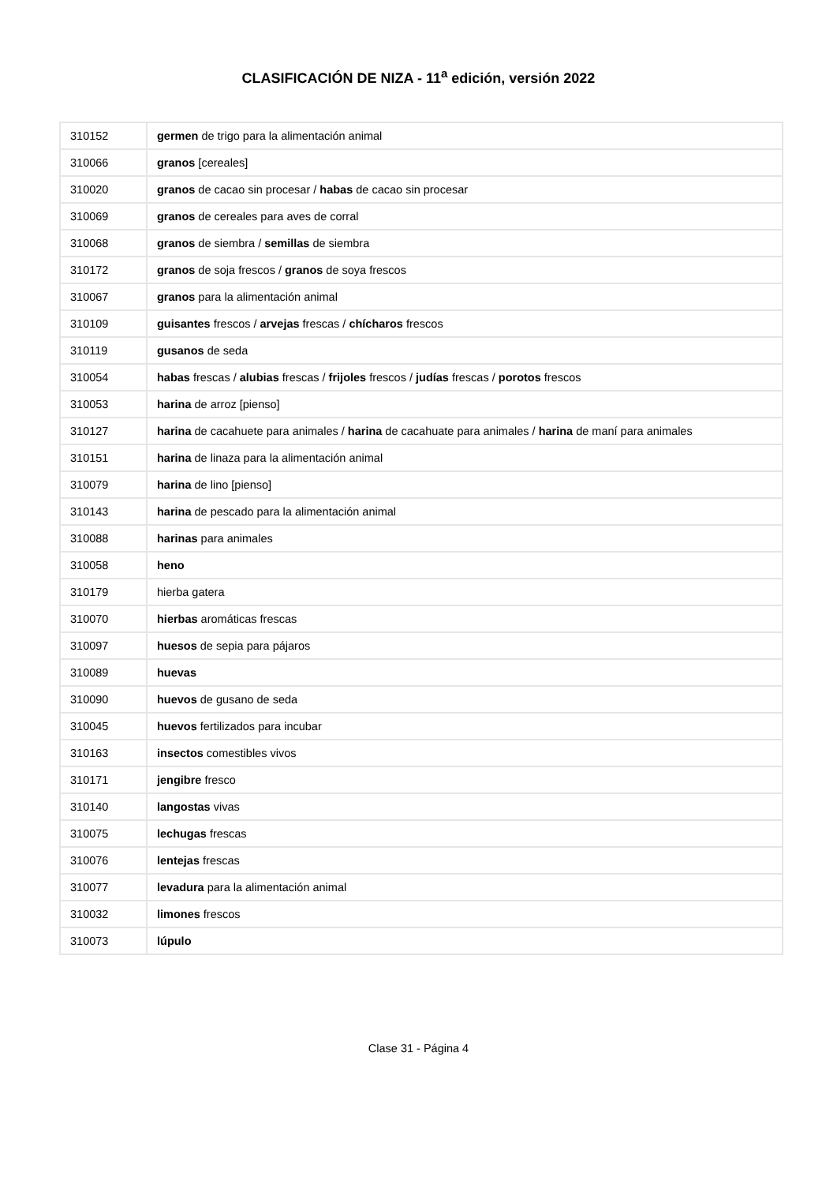CLASIFICACIÓN DE NIZA - 11<sup>a</sup> edición, versión 2022
| 310152 | germen de trigo para la alimentación animal |
| 310066 | granos [cereales] |
| 310020 | granos de cacao sin procesar / habas de cacao sin procesar |
| 310069 | granos de cereales para aves de corral |
| 310068 | granos de siembra / semillas de siembra |
| 310172 | granos de soja frescos / granos de soya frescos |
| 310067 | granos para la alimentación animal |
| 310109 | guisantes frescos / arvejas frescas / chícharos frescos |
| 310119 | gusanos de seda |
| 310054 | habas frescas / alubias frescas / frijoles frescos / judías frescas / porotos frescos |
| 310053 | harina de arroz [pienso] |
| 310127 | harina de cacahuete para animales / harina de cacahuate para animales / harina de maní para animales |
| 310151 | harina de linaza para la alimentación animal |
| 310079 | harina de lino [pienso] |
| 310143 | harina de pescado para la alimentación animal |
| 310088 | harinas para animales |
| 310058 | heno |
| 310179 | hierba gatera |
| 310070 | hierbas aromáticas frescas |
| 310097 | huesos de sepia para pájaros |
| 310089 | huevas |
| 310090 | huevos de gusano de seda |
| 310045 | huevos fertilizados para incubar |
| 310163 | insectos comestibles vivos |
| 310171 | jengibre fresco |
| 310140 | langostas vivas |
| 310075 | lechugas frescas |
| 310076 | lentejas frescas |
| 310077 | levadura para la alimentación animal |
| 310032 | limones frescos |
| 310073 | lúpulo |
Clase 31 - Página 4